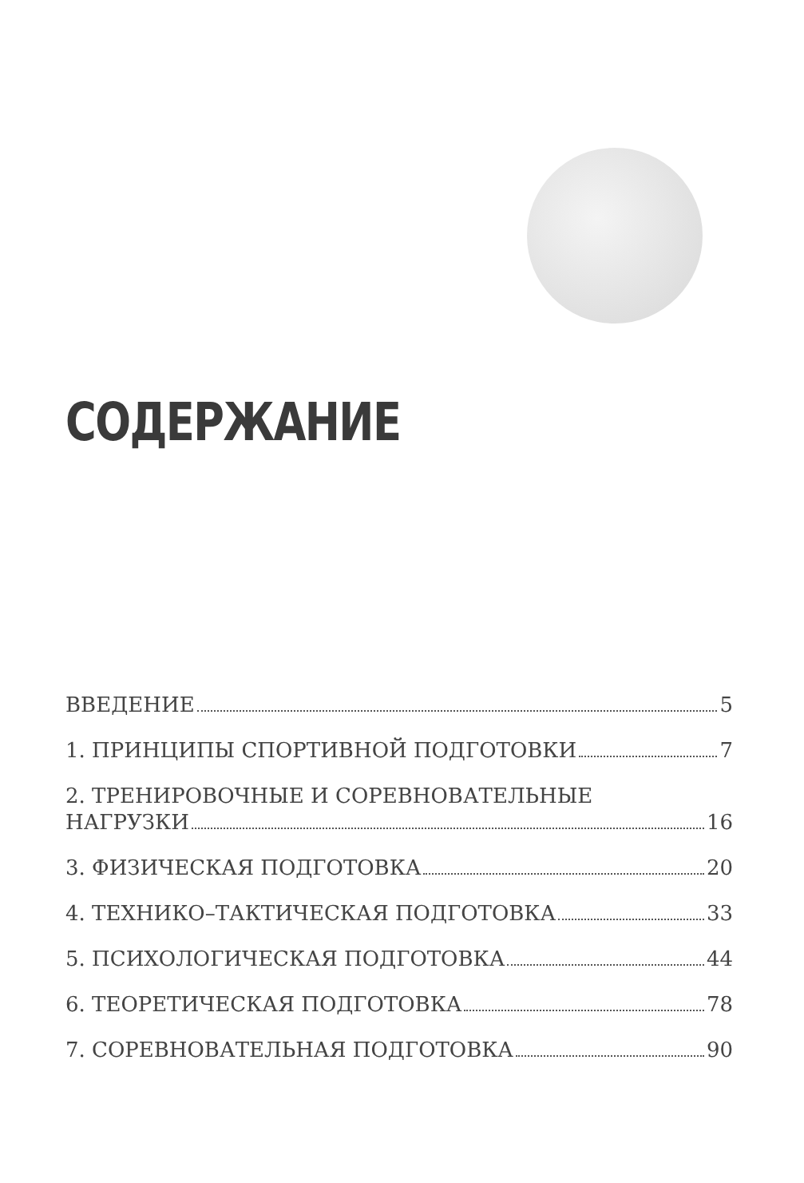СОДЕРЖАНИЕ
ВВЕДЕНИЕ 5
1. ПРИНЦИПЫ СПОРТИВНОЙ ПОДГОТОВКИ 7
2. ТРЕНИРОВОЧНЫЕ И СОРЕВНОВАТЕЛЬНЫЕ
НАГРУЗКИ 16
3. ФИЗИЧЕСКАЯ ПОДГОТОВКА 20
4. ТЕХНИКО–ТАКТИЧЕСКАЯ ПОДГОТОВКА 33
5. ПСИХОЛОГИЧЕСКАЯ ПОДГОТОВКА 44
6. ТЕОРЕТИЧЕСКАЯ ПОДГОТОВКА 78
7. СОРЕВНОВАТЕЛЬНАЯ ПОДГОТОВКА 90